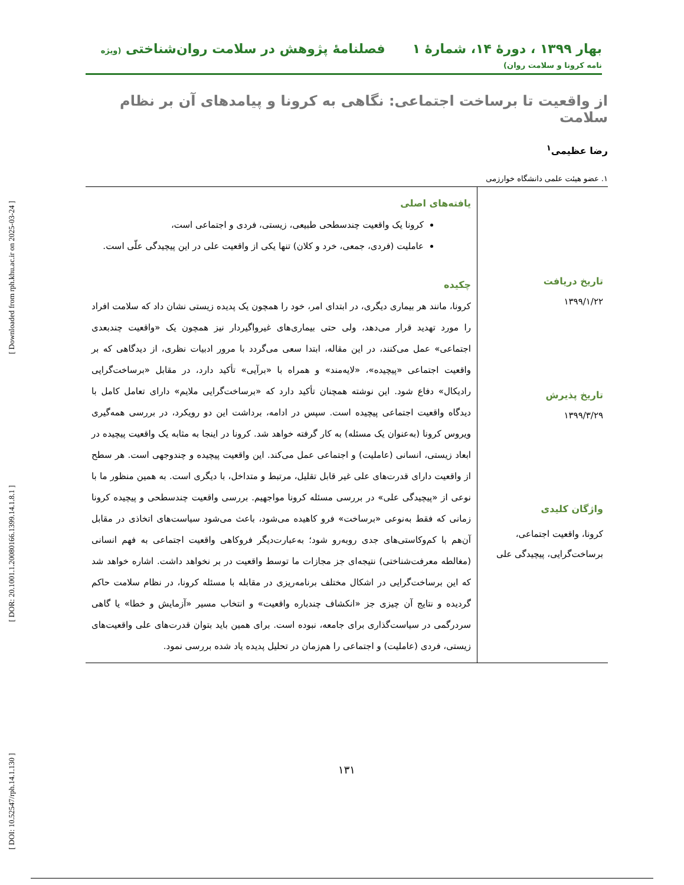[ DOI: 10.52547/rph.14.1.130 ] [ DOR: 20.1001.1.20080166.1399.14.1.8.1 ] [ Downloaded from rph.khu.ac.ir on 2025-03-24 ]
بهار ۱۳۹۹ ، دورۀ ۱۴، شمارۀ ۱ فصلنامۀ پژوهش در سلامت روان‌شناختی (ویژه نامه کرونا و سلامت روان)
از واقعیت تا برساخت اجتماعی: نگاهی به کرونا و پیامدهای آن بر نظام سلامت
رضا عظیمی<sup>۱</sup>
۱. عضو هیئت علمی دانشگاه خوارزمی
تاریخ دریافت
۱۳۹۹/۱/۲۲
تاریخ پذیرش
۱۳۹۹/۳/۲۹
واژگان کلیدی
کرونا، واقعیت اجتماعی، برساخت‌گرایی، پیچیدگی علی
یافته‌های اصلی
کرونا یک واقعیت چندسطحی طبیعی، زیستی، فردی و اجتماعی است،
عاملیت (فردی، جمعی، خرد و کلان) تنها یکی از واقعیت علی در این پیچیدگی علّی است.
چکیده
کرونا، مانند هر بیماری دیگری، در ابتدای امر، خود را همچون یک پدیده زیستی نشان داد که سلامت افراد را مورد تهدید قرار می‌دهد، ولی حتی بیماری‌های غیرواگیردار نیز همچون یک «واقعیت چندبعدی اجتماعی» عمل می‌کنند، در این مقاله، ابتدا سعی می‌گردد با مرور ادبیات نظری، از دیدگاهی که بر واقعیت اجتماعی «پیچیده»، «لایه‌مند» و همراه با «برآیی» تأکید دارد، در مقابل «برساخت‌گرایی رادیکال» دفاع شود. این نوشته همچنان تأکید دارد که «برساخت‌گرایی ملایم» دارای تعامل کامل با دیدگاه واقعیت اجتماعی پیچیده است. سپس در ادامه، برداشت این دو رویکرد، در بررسی همه‌گیری ویروس کرونا (به‌عنوان یک مسئله) به کار گرفته خواهد شد. کرونا در اینجا به مثابه یک واقعیت پیچیده در ابعاد زیستی، انسانی (عاملیت) و اجتماعی عمل می‌کند. این واقعیت پیچیده و چندوجهی است. هر سطح از واقعیت دارای قدرت‌های علی غیر قابل تقلیل، مرتبط و متداخل، با دیگری است. به همین منظور ما با نوعی از «پیچیدگی علی» در بررسی مسئله کرونا مواجهیم. بررسی واقعیت چندسطحی و پیچیده کرونا زمانی که فقط به‌نوعی «برساخت» فرو کاهیده می‌شود، باعث می‌شود سیاست‌های اتخاذی در مقابل آن‌هم با کم‌وکاستی‌های جدی روبه‌رو شود؛ به‌عبارت‌دیگر فروکاهی واقعیت اجتماعی به فهم انسانی (مغالطه معرفت‌شناختی) نتیجه‌ای جز مجازات ما توسط واقعیت در بر نخواهد داشت. اشاره خواهد شد که این برساخت‌گرایی در اشکال مختلف برنامه‌ریزی در مقابله با مسئله کرونا، در نظام سلامت حاکم گردیده و نتایج آن چیزی جز «انکشاف چندباره واقعیت» و انتخاب مسیر «آزمایش و خطا» یا گاهی سردرگمی در سیاست‌گذاری برای جامعه، نبوده است. برای همین باید بتوان قدرت‌های علی واقعیت‌های زیستی، فردی (عاملیت) و اجتماعی را هم‌زمان در تحلیل پدیده یاد شده بررسی نمود.
۱۳۱